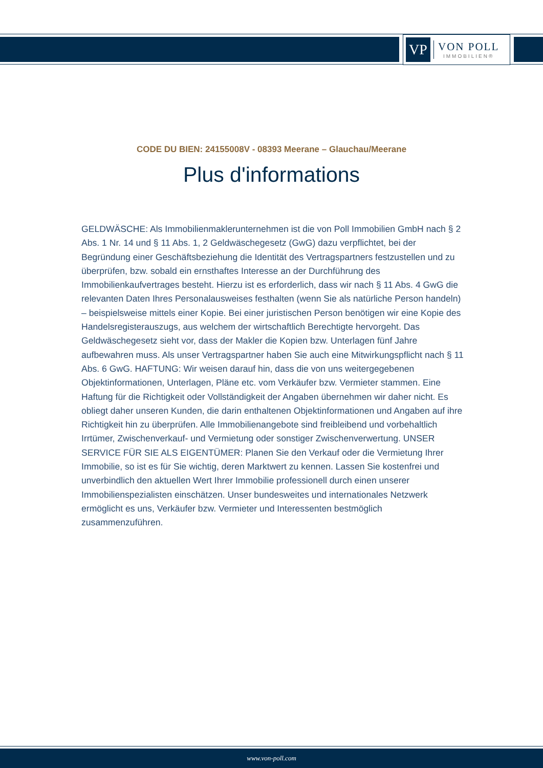VP
VON POLL
IMMOBILIEN®
CODE DU BIEN: 24155008V - 08393 Meerane – Glauchau/Meerane
Plus d'informations
GELDWÄSCHE: Als Immobilienmaklerunternehmen ist die von Poll Immobilien GmbH nach § 2 Abs. 1 Nr. 14 und § 11 Abs. 1, 2 Geldwäschegesetz (GwG) dazu verpflichtet, bei der Begründung einer Geschäftsbeziehung die Identität des Vertragspartners festzustellen und zu überprüfen, bzw. sobald ein ernsthaftes Interesse an der Durchführung des Immobilienkaufvertrages besteht. Hierzu ist es erforderlich, dass wir nach § 11 Abs. 4 GwG die relevanten Daten Ihres Personalausweises festhalten (wenn Sie als natürliche Person handeln) – beispielsweise mittels einer Kopie. Bei einer juristischen Person benötigen wir eine Kopie des Handelsregisterauszugs, aus welchem der wirtschaftlich Berechtigte hervorgeht. Das Geldwäschegesetz sieht vor, dass der Makler die Kopien bzw. Unterlagen fünf Jahre aufbewahren muss. Als unser Vertragspartner haben Sie auch eine Mitwirkungspflicht nach § 11 Abs. 6 GwG. HAFTUNG: Wir weisen darauf hin, dass die von uns weitergegebenen Objektinformationen, Unterlagen, Pläne etc. vom Verkäufer bzw. Vermieter stammen. Eine Haftung für die Richtigkeit oder Vollständigkeit der Angaben übernehmen wir daher nicht. Es obliegt daher unseren Kunden, die darin enthaltenen Objektinformationen und Angaben auf ihre Richtigkeit hin zu überprüfen. Alle Immobilienangebote sind freibleibend und vorbehaltlich Irrtümer, Zwischenverkauf- und Vermietung oder sonstiger Zwischenverwertung. UNSER SERVICE FÜR SIE ALS EIGENTÜMER: Planen Sie den Verkauf oder die Vermietung Ihrer Immobilie, so ist es für Sie wichtig, deren Marktwert zu kennen. Lassen Sie kostenfrei und unverbindlich den aktuellen Wert Ihrer Immobilie professionell durch einen unserer Immobilienspezialisten einschätzen. Unser bundesweites und internationales Netzwerk ermöglicht es uns, Verkäufer bzw. Vermieter und Interessenten bestmöglich zusammenzuführen.
www.von-poll.com